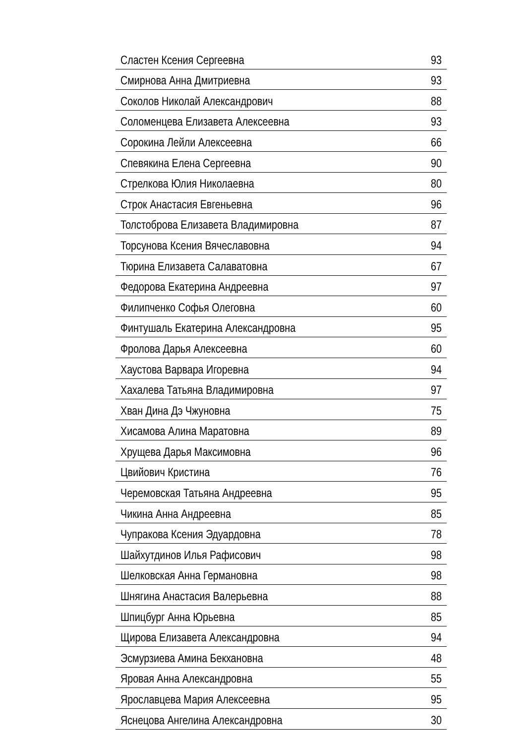| Сластен Ксения Сергеевна | 93 |
| Смирнова Анна Дмитриевна | 93 |
| Соколов Николай Александрович | 88 |
| Соломенцева Елизавета Алексеевна | 93 |
| Сорокина Лейли Алексеевна | 66 |
| Спевякина Елена Сергеевна | 90 |
| Стрелкова Юлия Николаевна | 80 |
| Строк Анастасия Евгеньевна | 96 |
| Толстоброва Елизавета Владимировна | 87 |
| Торсунова Ксения Вячеславовна | 94 |
| Тюрина Елизавета Салаватовна | 67 |
| Федорова Екатерина Андреевна | 97 |
| Филипченко Софья Олеговна | 60 |
| Финтушаль Екатерина Александровна | 95 |
| Фролова Дарья Алексеевна | 60 |
| Хаустова Варвара Игоревна | 94 |
| Хахалева Татьяна Владимировна | 97 |
| Хван Дина Дэ Чжуновна | 75 |
| Хисамова Алина Маратовна | 89 |
| Хрущева Дарья Максимовна | 96 |
| Цвийович Кристина | 76 |
| Черемовская Татьяна Андреевна | 95 |
| Чикина Анна Андреевна | 85 |
| Чупракова Ксения Эдуардовна | 78 |
| Шайхутдинов Илья Рафисович | 98 |
| Шелковская Анна Германовна | 98 |
| Шнягина Анастасия Валерьевна | 88 |
| Шпицбург Анна Юрьевна | 85 |
| Щирова Елизавета Александровна | 94 |
| Эсмурзиева Амина Бекхановна | 48 |
| Яровая Анна Александровна | 55 |
| Ярославцева Мария Алексеевна | 95 |
| Яснецова Ангелина Александровна | 30 |